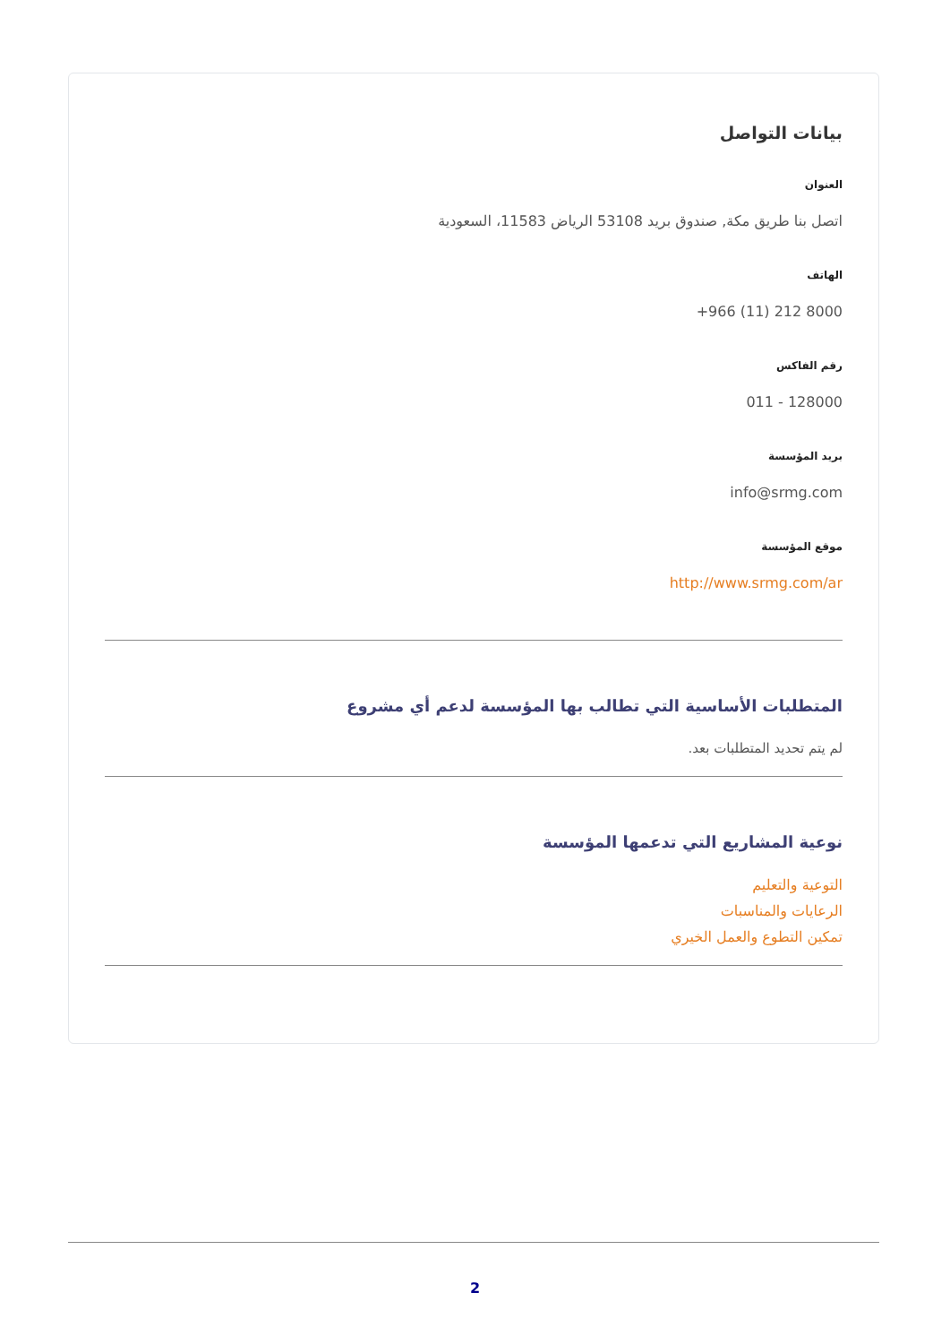بيانات التواصل
العنوان
اتصل بنا طريق مكة, صندوق بريد 53108 الرياض 11583، السعودية
الهاتف
+966 (11) 212 8000
رقم الفاكس
011 - 128000
بريد المؤسسة
info@srmg.com
موقع المؤسسة
http://www.srmg.com/ar
المتطلبات الأساسية التي تطالب بها المؤسسة لدعم أي مشروع
لم يتم تحديد المتطلبات بعد.
نوعية المشاريع التي تدعمها المؤسسة
التوعية والتعليم
الرعايات والمناسبات
تمكين التطوع والعمل الخيري
2